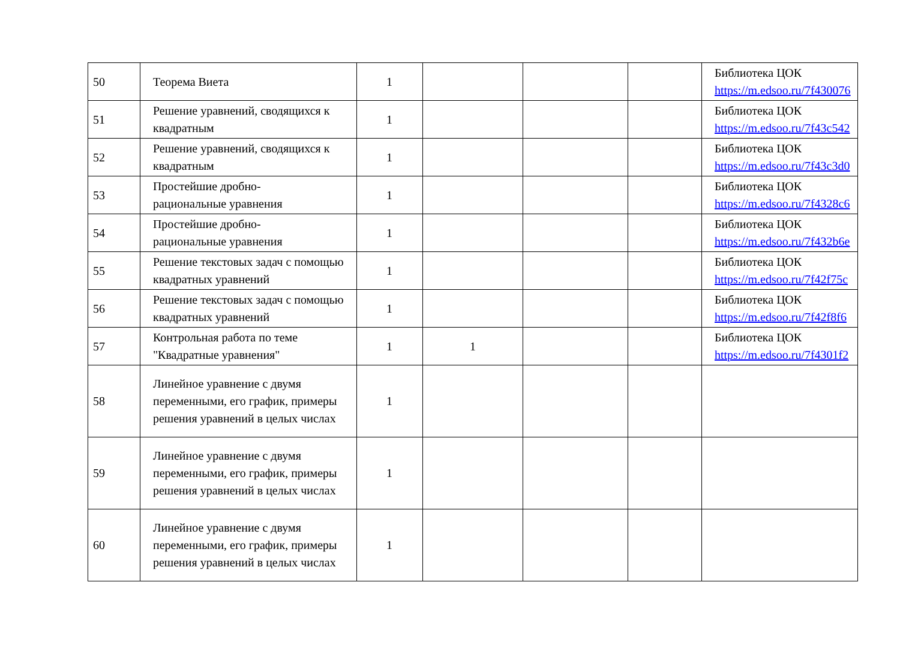| 50 | Теорема Виета | 1 | | | | Библиотека ЦОК https://m.edsoo.ru/7f430076 |
| 51 | Решение уравнений, сводящихся к квадратным | 1 | | | | Библиотека ЦОК https://m.edsoo.ru/7f43c542 |
| 52 | Решение уравнений, сводящихся к квадратным | 1 | | | | Библиотека ЦОК https://m.edsoo.ru/7f43c3d0 |
| 53 | Простейшие дробно- рациональные уравнения | 1 | | | | Библиотека ЦОК https://m.edsoo.ru/7f4328c6 |
| 54 | Простейшие дробно- рациональные уравнения | 1 | | | | Библиотека ЦОК https://m.edsoo.ru/7f432b6e |
| 55 | Решение текстовых задач с помощью квадратных уравнений | 1 | | | | Библиотека ЦОК https://m.edsoo.ru/7f42f75c |
| 56 | Решение текстовых задач с помощью квадратных уравнений | 1 | | | | Библиотека ЦОК https://m.edsoo.ru/7f42f8f6 |
| 57 | Контрольная работа по теме "Квадратные уравнения" | 1 | 1 | | | Библиотека ЦОК https://m.edsoo.ru/7f4301f2 |
| 58 | Линейное уравнение с двумя переменными, его график, примеры решения уравнений в целых числах | 1 | | | | |
| 59 | Линейное уравнение с двумя переменными, его график, примеры решения уравнений в целых числах | 1 | | | | |
| 60 | Линейное уравнение с двумя переменными, его график, примеры решения уравнений в целых числах | 1 | | | | |